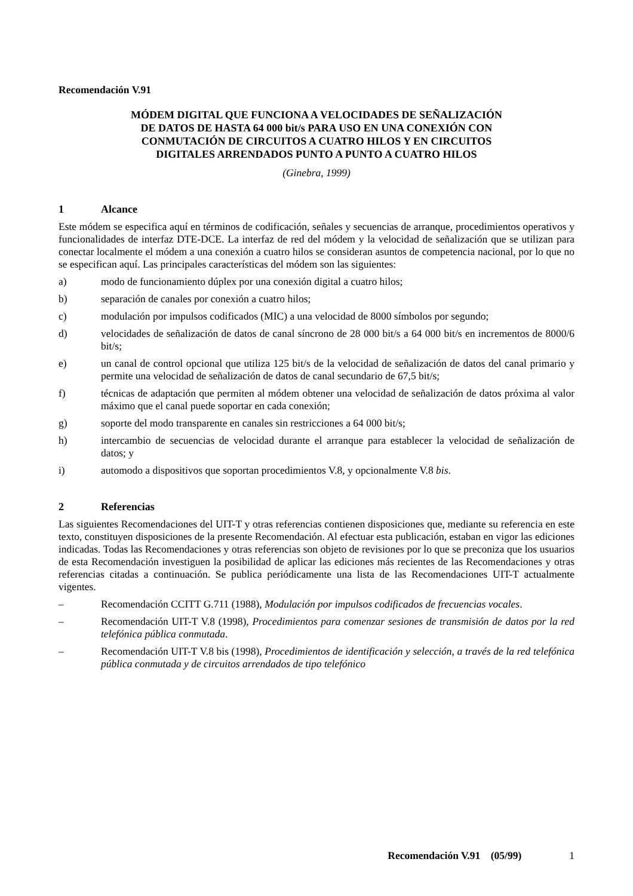Recomendación V.91
MÓDEM DIGITAL QUE FUNCIONA A VELOCIDADES DE SEÑALIZACIÓN
DE DATOS DE HASTA 64 000 bit/s PARA USO EN UNA CONEXIÓN CON
CONMUTACIÓN DE CIRCUITOS A CUATRO HILOS Y EN CIRCUITOS
DIGITALES ARRENDADOS PUNTO A PUNTO A CUATRO HILOS
(Ginebra, 1999)
1 Alcance
Este módem se especifica aquí en términos de codificación, señales y secuencias de arranque, procedimientos operativos y funcionalidades de interfaz DTE-DCE. La interfaz de red del módem y la velocidad de señalización que se utilizan para conectar localmente el módem a una conexión a cuatro hilos se consideran asuntos de competencia nacional, por lo que no se especifican aquí. Las principales características del módem son las siguientes:
a) modo de funcionamiento dúplex por una conexión digital a cuatro hilos;
b) separación de canales por conexión a cuatro hilos;
c) modulación por impulsos codificados (MIC) a una velocidad de 8000 símbolos por segundo;
d) velocidades de señalización de datos de canal síncrono de 28 000 bit/s a 64 000 bit/s en incrementos de 8000/6 bit/s;
e) un canal de control opcional que utiliza 125 bit/s de la velocidad de señalización de datos del canal primario y permite una velocidad de señalización de datos de canal secundario de 67,5 bit/s;
f) técnicas de adaptación que permiten al módem obtener una velocidad de señalización de datos próxima al valor máximo que el canal puede soportar en cada conexión;
g) soporte del modo transparente en canales sin restricciones a 64 000 bit/s;
h) intercambio de secuencias de velocidad durante el arranque para establecer la velocidad de señalización de datos; y
i) automodo a dispositivos que soportan procedimientos V.8, y opcionalmente V.8 bis.
2 Referencias
Las siguientes Recomendaciones del UIT-T y otras referencias contienen disposiciones que, mediante su referencia en este texto, constituyen disposiciones de la presente Recomendación. Al efectuar esta publicación, estaban en vigor las ediciones indicadas. Todas las Recomendaciones y otras referencias son objeto de revisiones por lo que se preconiza que los usuarios de esta Recomendación investiguen la posibilidad de aplicar las ediciones más recientes de las Recomendaciones y otras referencias citadas a continuación. Se publica periódicamente una lista de las Recomendaciones UIT-T actualmente vigentes.
– Recomendación CCITT G.711 (1988), Modulación por impulsos codificados de frecuencias vocales.
– Recomendación UIT-T V.8 (1998), Procedimientos para comenzar sesiones de transmisión de datos por la red telefónica pública conmutada.
– Recomendación UIT-T V.8 bis (1998), Procedimientos de identificación y selección, a través de la red telefónica pública conmutada y de circuitos arrendados de tipo telefónico
Recomendación V.91 (05/99) 1